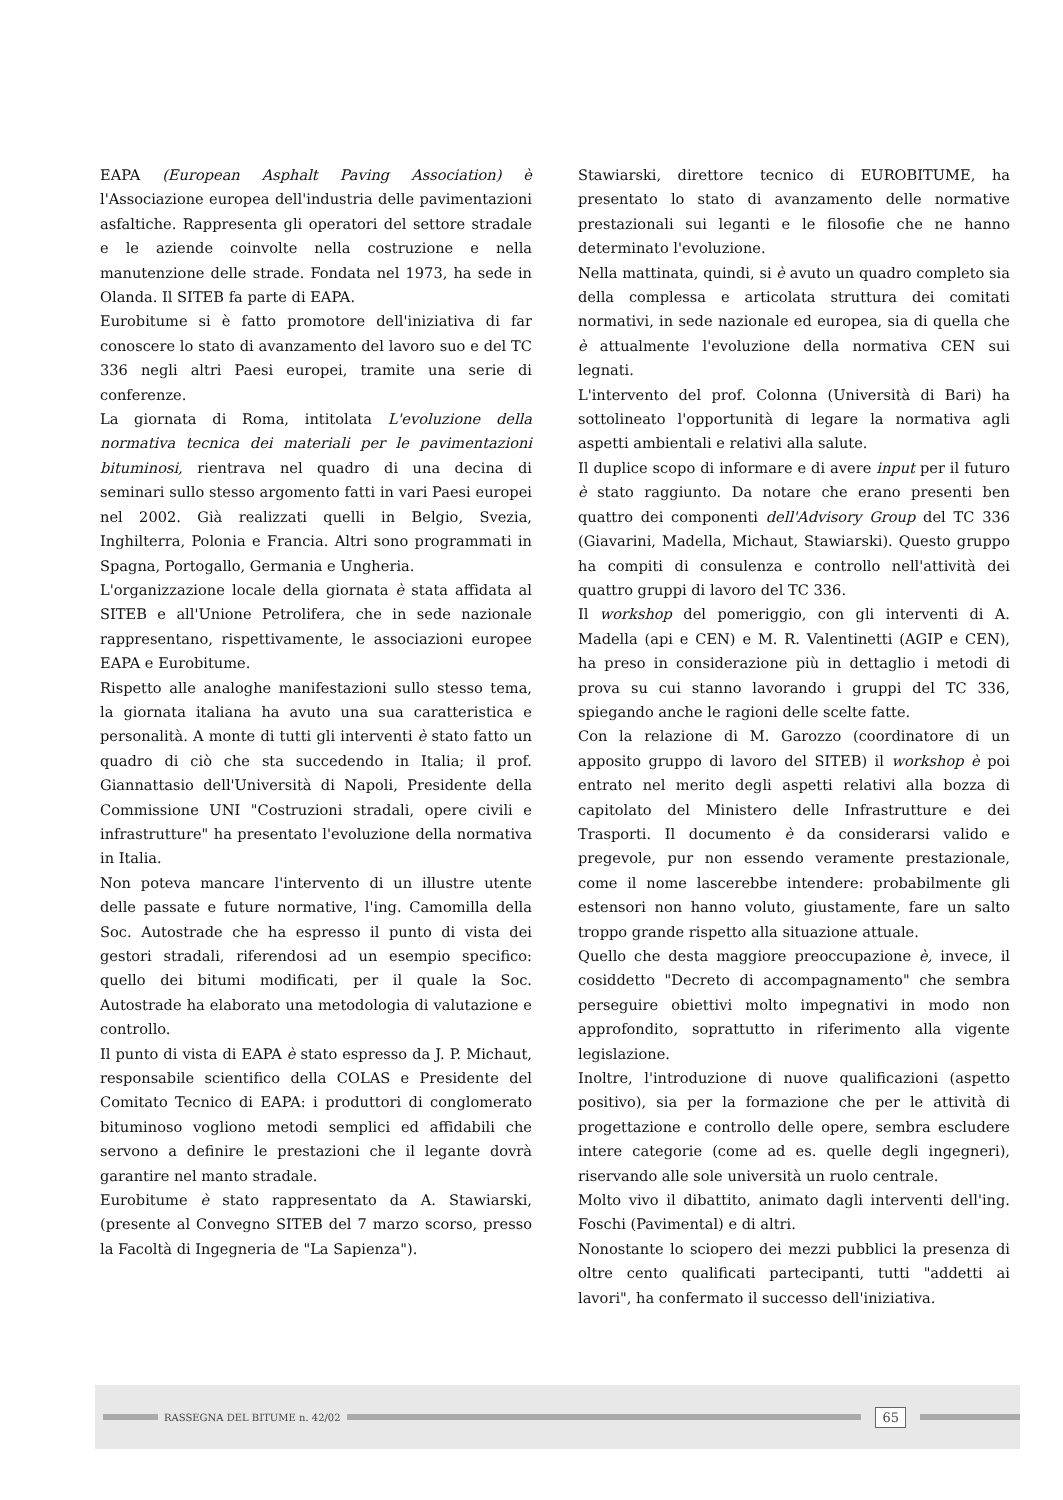EAPA (European Asphalt Paving Association) è l'Associazione europea dell'industria delle pavimentazioni asfaltiche. Rappresenta gli operatori del settore stradale e le aziende coinvolte nella costruzione e nella manutenzione delle strade. Fondata nel 1973, ha sede in Olanda. Il SITEB fa parte di EAPA.
Eurobitume si è fatto promotore dell'iniziativa di far conoscere lo stato di avanzamento del lavoro suo e del TC 336 negli altri Paesi europei, tramite una serie di conferenze.
La giornata di Roma, intitolata L'evoluzione della normativa tecnica dei materiali per le pavimentazioni bituminosi, rientrava nel quadro di una decina di seminari sullo stesso argomento fatti in vari Paesi europei nel 2002. Già realizzati quelli in Belgio, Svezia, Inghilterra, Polonia e Francia. Altri sono programmati in Spagna, Portogallo, Germania e Ungheria.
L'organizzazione locale della giornata è stata affidata al SITEB e all'Unione Petrolifera, che in sede nazionale rappresentano, rispettivamente, le associazioni europee EAPA e Eurobitume.
Rispetto alle analoghe manifestazioni sullo stesso tema, la giornata italiana ha avuto una sua caratteristica e personalità. A monte di tutti gli interventi è stato fatto un quadro di ciò che sta succedendo in Italia; il prof. Giannattasio dell'Università di Napoli, Presidente della Commissione UNI "Costruzioni stradali, opere civili e infrastrutture" ha presentato l'evoluzione della normativa in Italia.
Non poteva mancare l'intervento di un illustre utente delle passate e future normative, l'ing. Camomilla della Soc. Autostrade che ha espresso il punto di vista dei gestori stradali, riferendosi ad un esempio specifico: quello dei bitumi modificati, per il quale la Soc. Autostrade ha elaborato una metodologia di valutazione e controllo.
Il punto di vista di EAPA è stato espresso da J. P. Michaut, responsabile scientifico della COLAS e Presidente del Comitato Tecnico di EAPA: i produttori di conglomerato bituminoso vogliono metodi semplici ed affidabili che servono a definire le prestazioni che il legante dovrà garantire nel manto stradale.
Eurobitume è stato rappresentato da A. Stawiarski, (presente al Convegno SITEB del 7 marzo scorso, presso la Facoltà di Ingegneria de "La Sapienza").
Stawiarski, direttore tecnico di EUROBITUME, ha presentato lo stato di avanzamento delle normative prestazionali sui leganti e le filosofie che ne hanno determinato l'evoluzione.
Nella mattinata, quindi, si è avuto un quadro completo sia della complessa e articolata struttura dei comitati normativi, in sede nazionale ed europea, sia di quella che è attualmente l'evoluzione della normativa CEN sui legnati.
L'intervento del prof. Colonna (Università di Bari) ha sottolineato l'opportunità di legare la normativa agli aspetti ambientali e relativi alla salute.
Il duplice scopo di informare e di avere input per il futuro è stato raggiunto. Da notare che erano presenti ben quattro dei componenti dell'Advisory Group del TC 336 (Giavarini, Madella, Michaut, Stawiarski). Questo gruppo ha compiti di consulenza e controllo nell'attività dei quattro gruppi di lavoro del TC 336.
Il workshop del pomeriggio, con gli interventi di A. Madella (api e CEN) e M. R. Valentinetti (AGIP e CEN), ha preso in considerazione più in dettaglio i metodi di prova su cui stanno lavorando i gruppi del TC 336, spiegando anche le ragioni delle scelte fatte.
Con la relazione di M. Garozzo (coordinatore di un apposito gruppo di lavoro del SITEB) il workshop è poi entrato nel merito degli aspetti relativi alla bozza di capitolato del Ministero delle Infrastrutture e dei Trasporti. Il documento è da considerarsi valido e pregevole, pur non essendo veramente prestazionale, come il nome lascerebbe intendere: probabilmente gli estensori non hanno voluto, giustamente, fare un salto troppo grande rispetto alla situazione attuale.
Quello che desta maggiore preoccupazione è, invece, il cosiddetto "Decreto di accompagnamento" che sembra perseguire obiettivi molto impegnativi in modo non approfondito, soprattutto in riferimento alla vigente legislazione.
Inoltre, l'introduzione di nuove qualificazioni (aspetto positivo), sia per la formazione che per le attività di progettazione e controllo delle opere, sembra escludere intere categorie (come ad es. quelle degli ingegneri), riservando alle sole università un ruolo centrale.
Molto vivo il dibattito, animato dagli interventi dell'ing. Foschi (Pavimental) e di altri.
Nonostante lo sciopero dei mezzi pubblici la presenza di oltre cento qualificati partecipanti, tutti "addetti ai lavori", ha confermato il successo dell'iniziativa.
RASSEGNA DEL BITUME n. 42/02
65